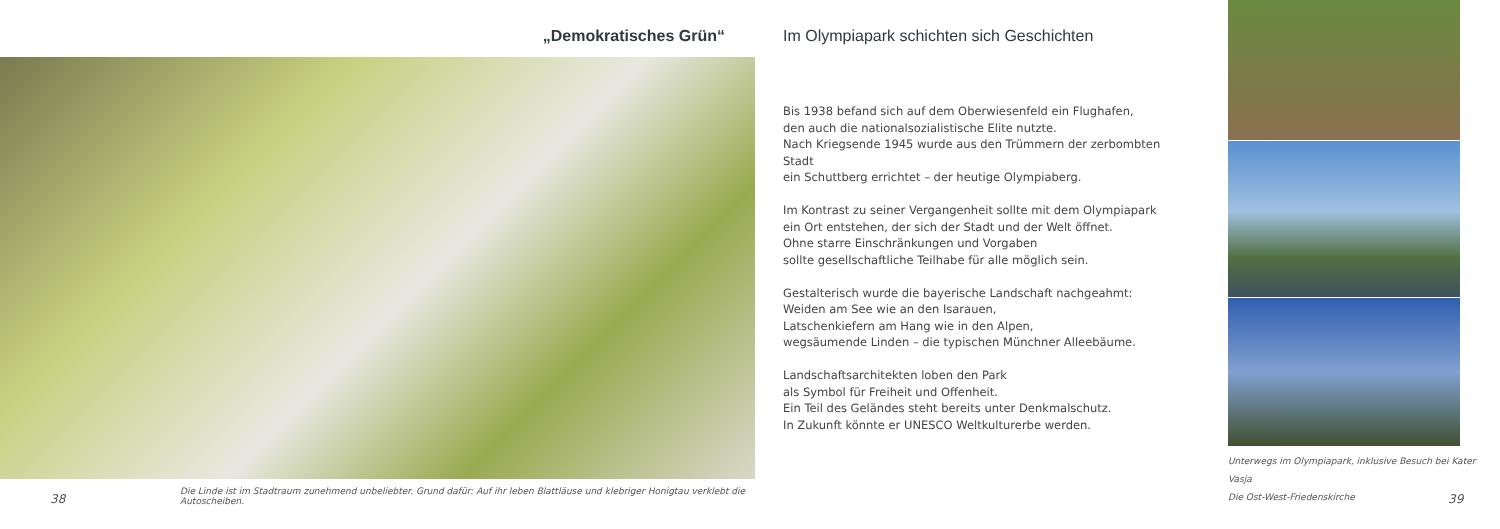„Demokratisches Grün“
38
Die Linde ist im Stadtraum zunehmend unbeliebter. Grund dafür: Auf ihr leben Blattläuse und klebriger Honigtau verklebt die Autoscheiben.
Im Olympiapark schichten sich Geschichten
Bis 1938 befand sich auf dem Oberwiesenfeld ein Flughafen,
den auch die nationalsozialistische Elite nutzte.
Nach Kriegsende 1945 wurde aus den Trümmern der zerbombten Stadt
ein Schuttberg errichtet – der heutige Olympiaberg.
Im Kontrast zu seiner Vergangenheit sollte mit dem Olympiapark
ein Ort entstehen, der sich der Stadt und der Welt öffnet.
Ohne starre Einschränkungen und Vorgaben
sollte gesellschaftliche Teilhabe für alle möglich sein.
Gestalterisch wurde die bayerische Landschaft nachgeahmt:
Weiden am See wie an den Isarauen,
Latschenkiefern am Hang wie in den Alpen,
wegsäumende Linden – die typischen Münchner Alleebäume.
Landschaftsarchitekten loben den Park
als Symbol für Freiheit und Offenheit.
Ein Teil des Geländes steht bereits unter Denkmalschutz.
In Zukunft könnte er UNESCO Weltkulturerbe werden.
Unterwegs im Olympiapark, inklusive Besuch bei Kater Vasja
Die Ost-West-Friedenskirche
39